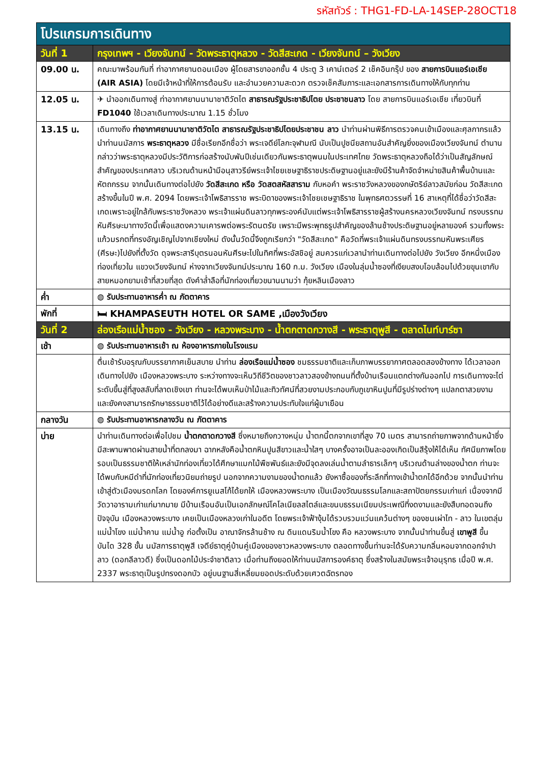รหัสทัวร์ : THG1-FD-LA-14SEP-28OCT18
| โปรแกรมการเดินทาง | |
| วันที่ 1 | กรุงเทพฯ - เวียงจันทน์ - วัดพระธาตุหลวง - วัดสีสะเกด - เวียงจันทน์ – วังเวียง |
| 09.00 น. | คณะมาพร้อมกันที่ ท่าอากาศยานดอนเมือง ผู้โดยสารขาออกชั้น 4 ประตู 3 เคาน์เตอร์ 2 เช็คอินกรุ๊ป ของ สายการบินแอร์เอเชีย (AIR ASIA) โดยมีเจ้าหน้าที่ให้การต้อนรับ และอำนวยความสะดวก ตรวจเช็คสัมภาระและเอกสารการเดินทางให้กับทุกท่าน |
| 12.05 น. | ✈ นำออกเดินทางสู่ ท่าอากาศยานนานาชาติวัตไต สาธารณรัฐประชาธิปไตย ประชาชนลาว โดย สายการบินแอร์เอเชีย เที่ยวบินที่ FD1040 ใช้เวลาเดินทางประมาณ 1.15 ชั่วโมง |
| 13.15 น. | เดินทางถึง ท่าอากาศยานนานาชาติวัตไต สาธารณรัฐประชาธิปไตยประชาชน ลาว นำท่านผ่านพิธีการตรวจคนเข้าเมืองและศุลกากรแล้วนำท่านนมัสการ พระธาตุหลวง มีชื่อเรียกอีกชื่อว่า พระเจดีย์โลกะจุฬามณี นับเป็นปูชนียสถานอันสำคัญยิ่งของเมืองเวียงจันทน์ ตำนานกล่าวว่าพระธาตุหลวงมีประวัติการก่อสร้างนับพันปีเช่นเดียวกันพระธาตุพนมในประเทศไทย วัดพระธาตุหลวงถือได้ว่าเป็นสัญลักษณ์สำคัญของประเทศลาว บริเวณด้านหน้ามีอนุสาวรีย์พระเจ้าไชยเชษฐาธิราชประดิษฐานอยู่และยังมีร้านค้าจัดจำหน่ายสินค้าพื้นบ้านและหัตถกรรม จากนั้นเดินทางต่อไปยัง วัดสีสะเกด หรือ วัดสตสหัสสาราม กับหอคำ พระราชวังหลวงของกษัตริย์ลาวสมัยก่อน วัดสีสะเกดสร้างขึ้นในปี พ.ศ. 2094 โดยพระเจ้าโพธิสารราช พระบิดาของพระเจ้าไชยเชษฐาธิราช ในพุทธศตวรรษที่ 16 สาเหตุที่ได้ชื่อว่าวัดสีสะเกดเพราะอยู่ใกล้กับพระราชวังหลวง พระเจ้าแผ่นดินลาวทุกพระองค์นับแต่พระเจ้าโพธิสารราชผู้สร้างนครหลวงเวียงจันทน์ ทรงบรรทมหันศีรษะมาทางวัดนี้เพื่อแสดงความเคารพต่อพระรัตนตรัย เพราะมีพระพุทธรูปสำคัญของล้านช้างประดิษฐานอยู่หลายองค์ รวมทั้งพระแก้วมรกตที่ทรงอัญเชิญไปจากเชียงใหม่ ดังนั้นวัดนี้จึงถูกเรียกว่า "วัดสีสะเกด" คือวัดที่พระเจ้าแผ่นดินทรงบรรทมหันพระเศียร (ศีรษะ)ไปยังที่ตั้งวัด ดุจพระสารีบุตรนอนหันศีรษะไปในทิศที่พระอัสชิอยู่ สมควรแก่เวลานำท่านเดินทางต่อไปยัง วังเวียง อีกหนึ่งเมืองท่องเที่ยวใน แขวงเวียงจันทน์ ห่างจากเวียงจันทน์ประมาณ 160 ก.ม. วังเวียง เมืองในลุ่มน้ำซองที่เงียบสงบโอบล้อมไปด้วยขุนเขากับสายหมอกยามเช้าที่สวยที่สุด ดังคำล่ำลือที่นักท่องเที่ยวขนานนามว่า กุ้ยหลินเมืองลาว |
| ค่ำ | ◍ รับประทานอาหารค่ำ ณ ภัตตาคาร |
| พักที่ | 🛏 KHAMPASEUTH HOTEL OR SAME ,เมืองวังเวียง |
| วันที่ 2 | ล่องเรือแม่น้ำซอง - วังเวียง - หลวงพระบาง - น้ำตกตาดกวางสี - พระธาตุพูสี - ตลาดไนท์บาร์ซา |
| เช้า | ◍ รับประทานอาหารเช้า ณ ห้องอาหารภายในโรงแรม |
| | ตื่นเช้ารับอรุณกับบรรยากาศเย็นสบาย นำท่าน ล่องเรือแม่น้ำซอง ชมธรรมชาติและเก็บภาพบรรยากาศตลอดสองข้างทาง ได้เวลาออกเดินทางไปยัง เมืองหลวงพระบาง ระหว่างทางจะเห็นวิถีชีวิตของชาวลาวสองข้างถนนที่ตั้งบ้านเรือนแตกต่างกันออกไป การเดินทางจะไต่ระดับขึ้นสู่ที่สูงสลับที่ลาดเชิงเขา ท่านจะได้พบเห็นป่าไม้และทิวทัศน์ที่สวยงามประกอบกับภูเขาหินปูนที่มีรูปร่างต่างๆ แปลกตาสวยงาม และยังคงสามารถรักษาธรรมชาติไว้ได้อย่างดีและสร้างความประทับใจแก่ผู้มาเยือน |
| กลางวัน | ◍ รับประทานอาหารกลางวัน ณ ภัตตาคาร |
| บ่าย | นำท่านเดินทางต่อเพื่อไปชม น้ำตกตาดกวางสี ซึ่งหมายถึงกวางหนุ่ม น้ำตกนี้ตกจากเขาที่สูง 70 เมตร สามารถถ่ายภาพจากด้านหน้าซึ่งมีสะพานพาดผ่านสายน้ำที่ตกลงมา ฉากหลังคือน้ำตกหินปูนสีขาวและน้ำใสๆ บางครั้งอาจเป็นละอองเกิดเป็นสีรุ้งให้ได้เห็น ทัศนียภาพโดยรอบเป็นธรรมชาติให้เหล่านักท่องเที่ยวได้ศึกษาแมกไม้พืชพันธ์และยังมีจุดลงเล่นน้ำตามลำธารเล็กๆ บริเวณด้านล่างของน้ำตก ท่านจะได้พบกับหมีดำที่นักท่องเที่ยวนิยมถ่ายรูป นอกจากความงามของน้ำตกแล้ว ยังหาซื้อของที่ระลึกที่ทางเข้าน้ำตกได้อีกด้วย จากนั้นนำท่านเข้าสู่ตัวเมืองมรดกโลก โดยองค์การยูเนสโก้ได้ยกให้ เมืองหลวงพระบาง เป็นเมืองวัฒนธรรมโลกและสถาปัตยกรรมเก่าแก่ เนื่องจากมีวัดวาอารามเก่าแก่มากมาย มีบ้านเรือนอันเป็นเอกลักษณ์โคโลเนียลสไตล์และขนบธรรมเนียมประเพณีที่งดงามและยังสืบทอดจนถึงปัจจุบัน เมืองหลวงพระบาง เคยเป็นเมืองหลวงเก่าในอดีต โดยพระเจ้าฟ้างุ้มได้รวบรวมแว่นแคว้นต่างๆ ของชนเผ่าไท - ลาว ในเขตลุ่มแม่น้ำโขง แม่น้ำคาน แม่น้ำอู ก่อตั้งเป็น อาณาจักรล้านช้าง ณ ดินแดนริมน้ำโขง คือ หลวงพระบาง จากนั้นนำท่านขึ้นสู่ เขาพูสี ขึ้นบันได 328 ขั้น นมัสการธาตุพูสี เจดีย์ธาตุคู่บ้านคู่เมืองของชาวหลวงพระบาง ตลอดทางขึ้นท่านจะได้รับความกลิ่นหอมจากดอกจำปาลาว (ดอกลีลาวดี) ซึ่งเป็นดอกไม้ประจำชาติลาว เมื่อท่านถึงยอดให้ท่านนมัสการองค์ธาตุ ซึ่งสร้างในสมัยพระเจ้าอนุรุทธ เมื่อปี พ.ศ. 2337 พระธาตุเป็นรูปทรงดอกบัว อยู่บนฐานสี่เหลี่ยมยอดประดับด้วยเศวตฉัตรทอง |